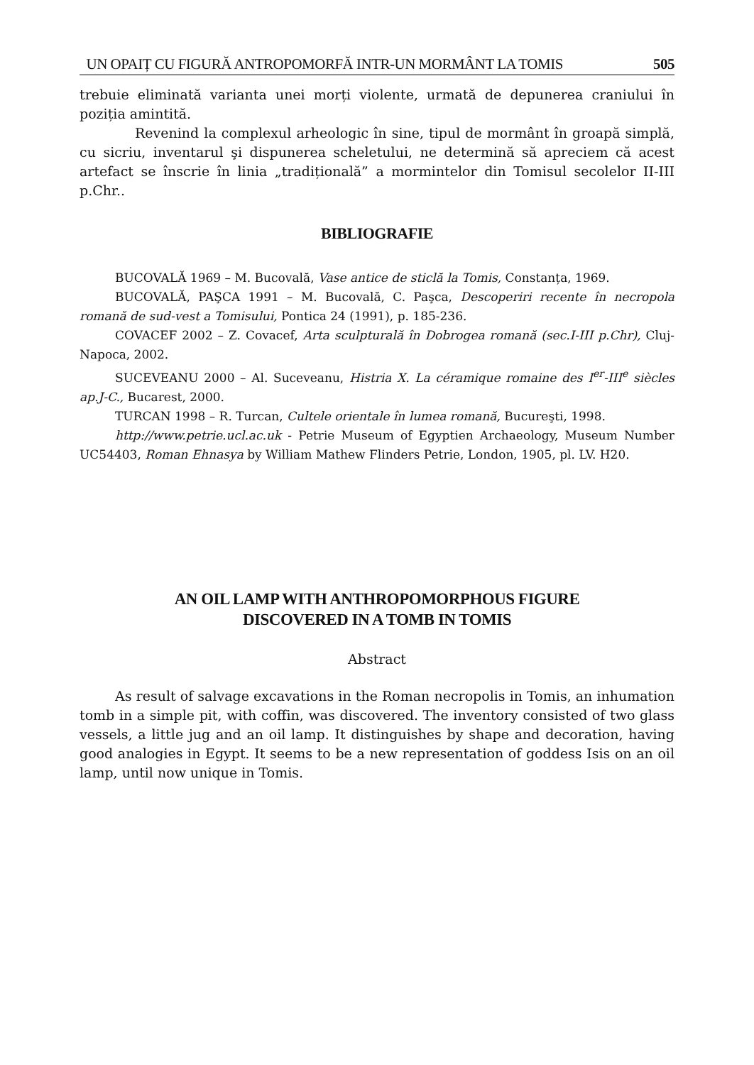UN OPAIȚ CU FIGURĂ ANTROPOMORFĂ INTR-UN MORMÂNT LA TOMIS 505
trebuie eliminată varianta unei morți violente, urmată de depunerea craniului în poziția amintită.
Revenind la complexul arheologic în sine, tipul de mormânt în groapă simplă, cu sicriu, inventarul şi dispunerea scheletului, ne determină să apreciem că acest artefact se înscrie în linia „tradițională” a mormintelor din Tomisul secolelor II-III p.Chr..
BIBLIOGRAFIE
BUCOVALĂ 1969 – M. Bucovală, Vase antice de sticlă la Tomis, Constanța, 1969.
BUCOVALĂ, PAŞCA 1991 – M. Bucovală, C. Paşca, Descoperiri recente în necropola romană de sud-vest a Tomisului, Pontica 24 (1991), p. 185-236.
COVACEF 2002 – Z. Covacef, Arta sculpturală în Dobrogea romană (sec.I-III p.Chr), Cluj-Napoca, 2002.
SUCEVEANU 2000 – Al. Suceveanu, Histria X. La céramique romaine des I<sup>er</sup>-III<sup>e</sup> siècles ap.J-C., Bucarest, 2000.
TURCAN 1998 – R. Turcan, Cultele orientale în lumea romană, Bucureşti, 1998.
http://www.petrie.ucl.ac.uk - Petrie Museum of Egyptien Archaeology, Museum Number UC54403, Roman Ehnasya by William Mathew Flinders Petrie, London, 1905, pl. LV. H20.
AN OIL LAMP WITH ANTHROPOMORPHOUS FIGURE
DISCOVERED IN A TOMB IN TOMIS
Abstract
As result of salvage excavations in the Roman necropolis in Tomis, an inhumation tomb in a simple pit, with coffin, was discovered. The inventory consisted of two glass vessels, a little jug and an oil lamp. It distinguishes by shape and decoration, having good analogies in Egypt. It seems to be a new representation of goddess Isis on an oil lamp, until now unique in Tomis.